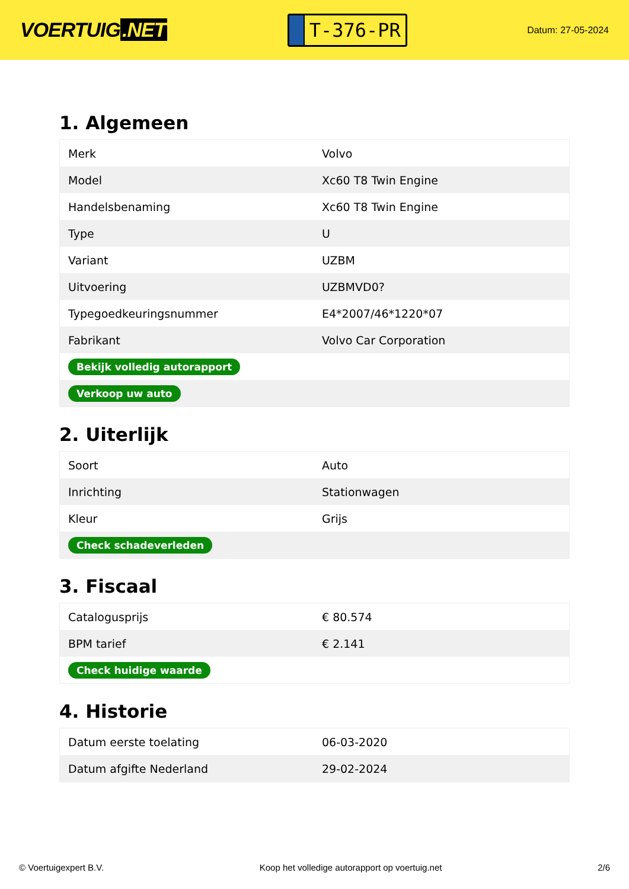VOERTUIG.NET
T-376-PR
Datum: 27-05-2024
1. Algemeen
| Merk | Volvo |
| Model | Xc60 T8 Twin Engine |
| Handelsbenaming | Xc60 T8 Twin Engine |
| Type | U |
| Variant | UZBM |
| Uitvoering | UZBMVD0? |
| Typegoedkeuringsnummer | E4*2007/46*1220*07 |
| Fabrikant | Volvo Car Corporation |
| Bekijk volledig autorapport | |
| Verkoop uw auto | |
2. Uiterlijk
| Soort | Auto |
| Inrichting | Stationwagen |
| Kleur | Grijs |
| Check schadeverleden | |
3. Fiscaal
| Catalogusprijs | € 80.574 |
| BPM tarief | € 2.141 |
| Check huidige waarde | |
4. Historie
| Datum eerste toelating | 06-03-2020 |
| Datum afgifte Nederland | 29-02-2024 |
© Voertuigexpert B.V. Koop het volledige autorapport op voertuig.net 2/6